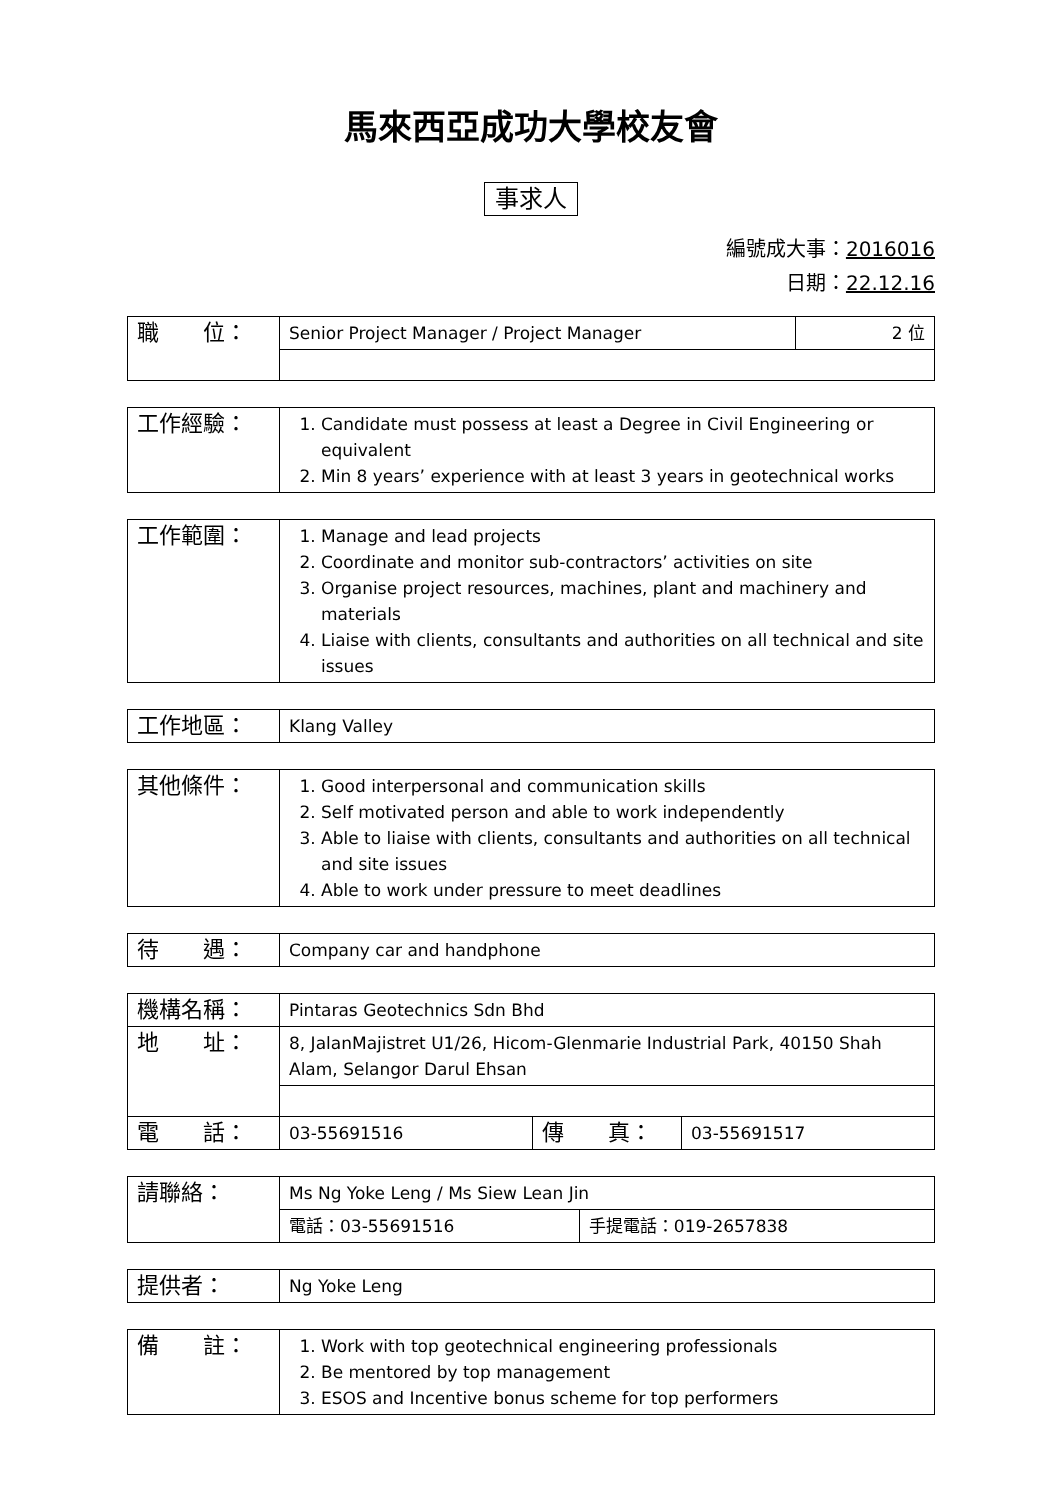馬來西亞成功大學校友會
事求人
編號成大事：2016016
日期：22.12.16
| 職 位： | Senior Project Manager / Project Manager | 2 位 |
| 工作經驗： | 1. Candidate must possess at least a Degree in Civil Engineering or equivalent 2. Min 8 years’ experience with at least 3 years in geotechnical works |
| 工作範圍： | 1. Manage and lead projects 2. Coordinate and monitor sub-contractors’ activities on site 3. Organise project resources, machines, plant and machinery and materials 4. Liaise with clients, consultants and authorities on all technical and site issues |
| 工作地區： | Klang Valley |
| 其他條件： | 1. Good interpersonal and communication skills 2. Self motivated person and able to work independently 3. Able to liaise with clients, consultants and authorities on all technical and site issues 4. Able to work under pressure to meet deadlines |
| 待 遇： | Company car and handphone |
| 機構名稱： | Pintaras Geotechnics Sdn Bhd | | |
| 地 址： | 8, JalanMajistret U1/26, Hicom-Glenmarie Industrial Park, 40150 Shah Alam, Selangor Darul Ehsan | | |
| 電 話： | 03-55691516 | 傳 真： | 03-55691517 |
| 請聯絡： | Ms Ng Yoke Leng / Ms Siew Lean Jin | |
| | 電話：03-55691516 | 手提電話：019-2657838 |
| 提供者： | Ng Yoke Leng |
| 備 註： | 1. Work with top geotechnical engineering professionals 2. Be mentored by top management 3. ESOS and Incentive bonus scheme for top performers |